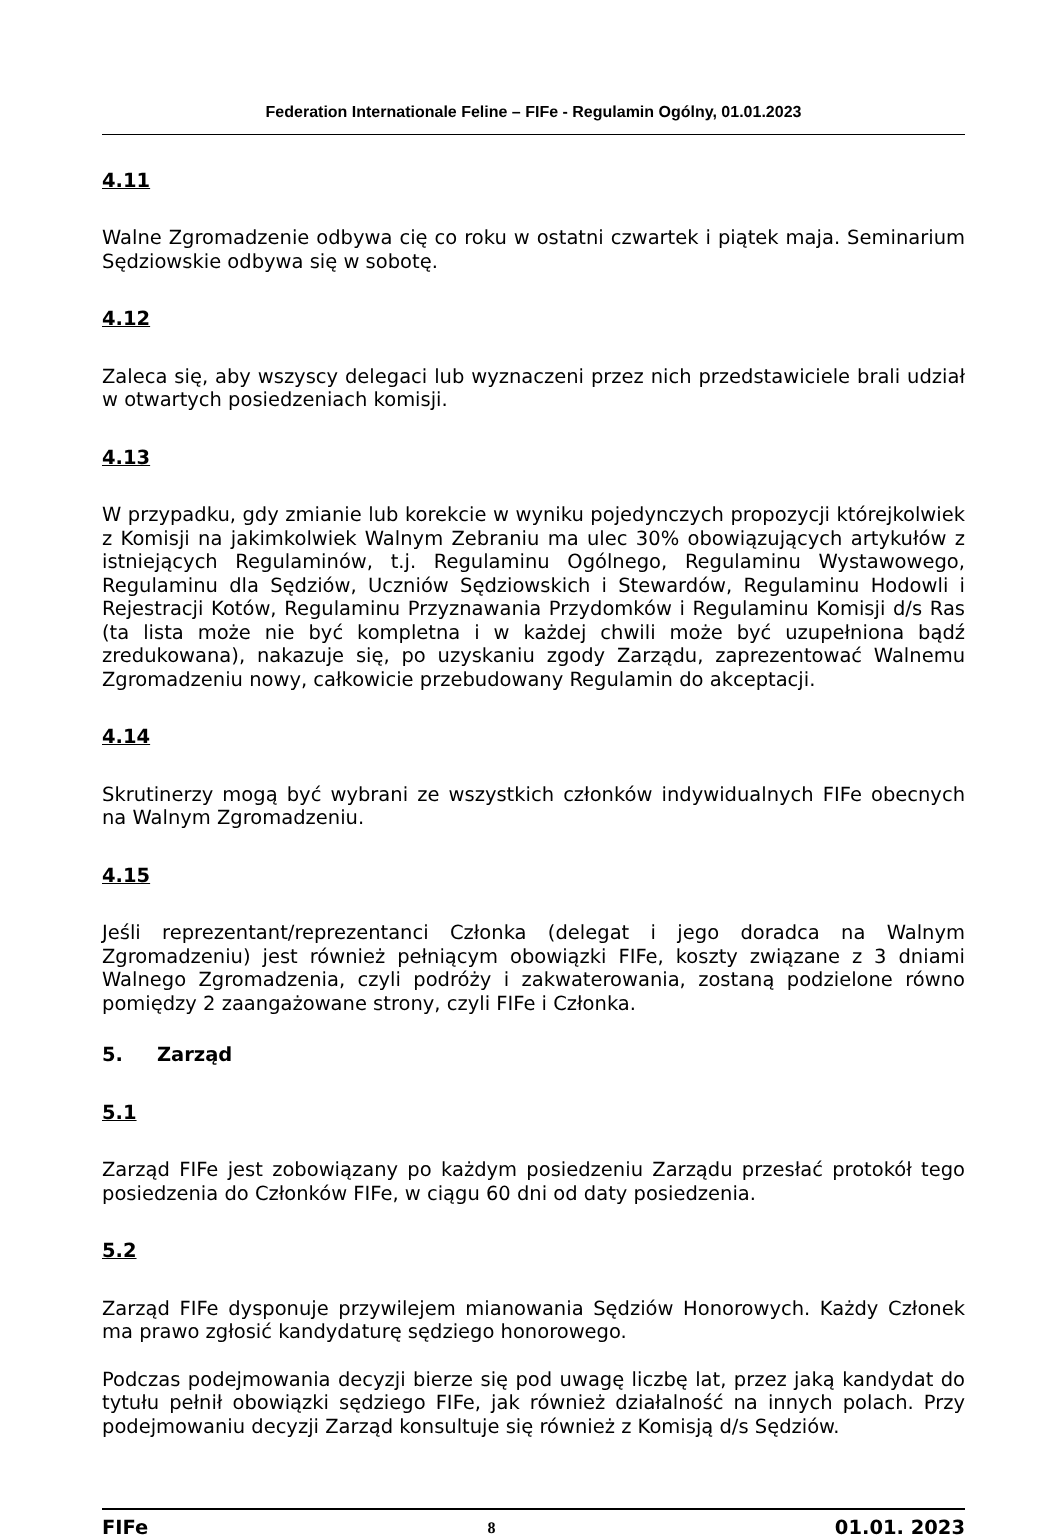Federation Internationale Feline – FIFe - Regulamin Ogólny, 01.01.2023
4.11
Walne Zgromadzenie odbywa cię co roku w ostatni czwartek i piątek maja. Seminarium Sędziowskie odbywa się w sobotę.
4.12
Zaleca się, aby wszyscy delegaci lub wyznaczeni przez nich przedstawiciele brali udział w otwartych posiedzeniach komisji.
4.13
W przypadku, gdy zmianie lub korekcie w wyniku pojedynczych propozycji którejkolwiek z Komisji na jakimkolwiek Walnym Zebraniu ma ulec 30% obowiązujących artykułów z istniejących Regulaminów, t.j. Regulaminu Ogólnego, Regulaminu Wystawowego, Regulaminu dla Sędziów, Uczniów Sędziowskich i Stewardów, Regulaminu Hodowli i Rejestracji Kotów, Regulaminu Przyznawania Przydomków i Regulaminu Komisji d/s Ras (ta lista może nie być kompletna i w każdej chwili może być uzupełniona bądź zredukowana), nakazuje się, po uzyskaniu zgody Zarządu, zaprezentować Walnemu Zgromadzeniu nowy, całkowicie przebudowany Regulamin do akceptacji.
4.14
Skrutinerzy mogą być wybrani ze wszystkich członków indywidualnych FIFe obecnych na Walnym Zgromadzeniu.
4.15
Jeśli reprezentant/reprezentanci Członka (delegat i jego doradca na Walnym Zgromadzeniu) jest również pełniącym obowiązki FIFe, koszty związane z 3 dniami Walnego Zgromadzenia, czyli podróży i zakwaterowania, zostaną podzielone równo pomiędzy 2 zaangażowane strony, czyli FIFe i Członka.
5. Zarząd
5.1
Zarząd FIFe jest zobowiązany po każdym posiedzeniu Zarządu przesłać protokół tego posiedzenia do Członków FIFe, w ciągu 60 dni od daty posiedzenia.
5.2
Zarząd FIFe dysponuje przywilejem mianowania Sędziów Honorowych. Każdy Członek ma prawo zgłosić kandydaturę sędziego honorowego.
Podczas podejmowania decyzji bierze się pod uwagę liczbę lat, przez jaką kandydat do tytułu pełnił obowiązki sędziego FIFe, jak również działalność na innych polach. Przy podejmowaniu decyzji Zarząd konsultuje się również z Komisją d/s Sędziów.
FIFe 8 01.01. 2023